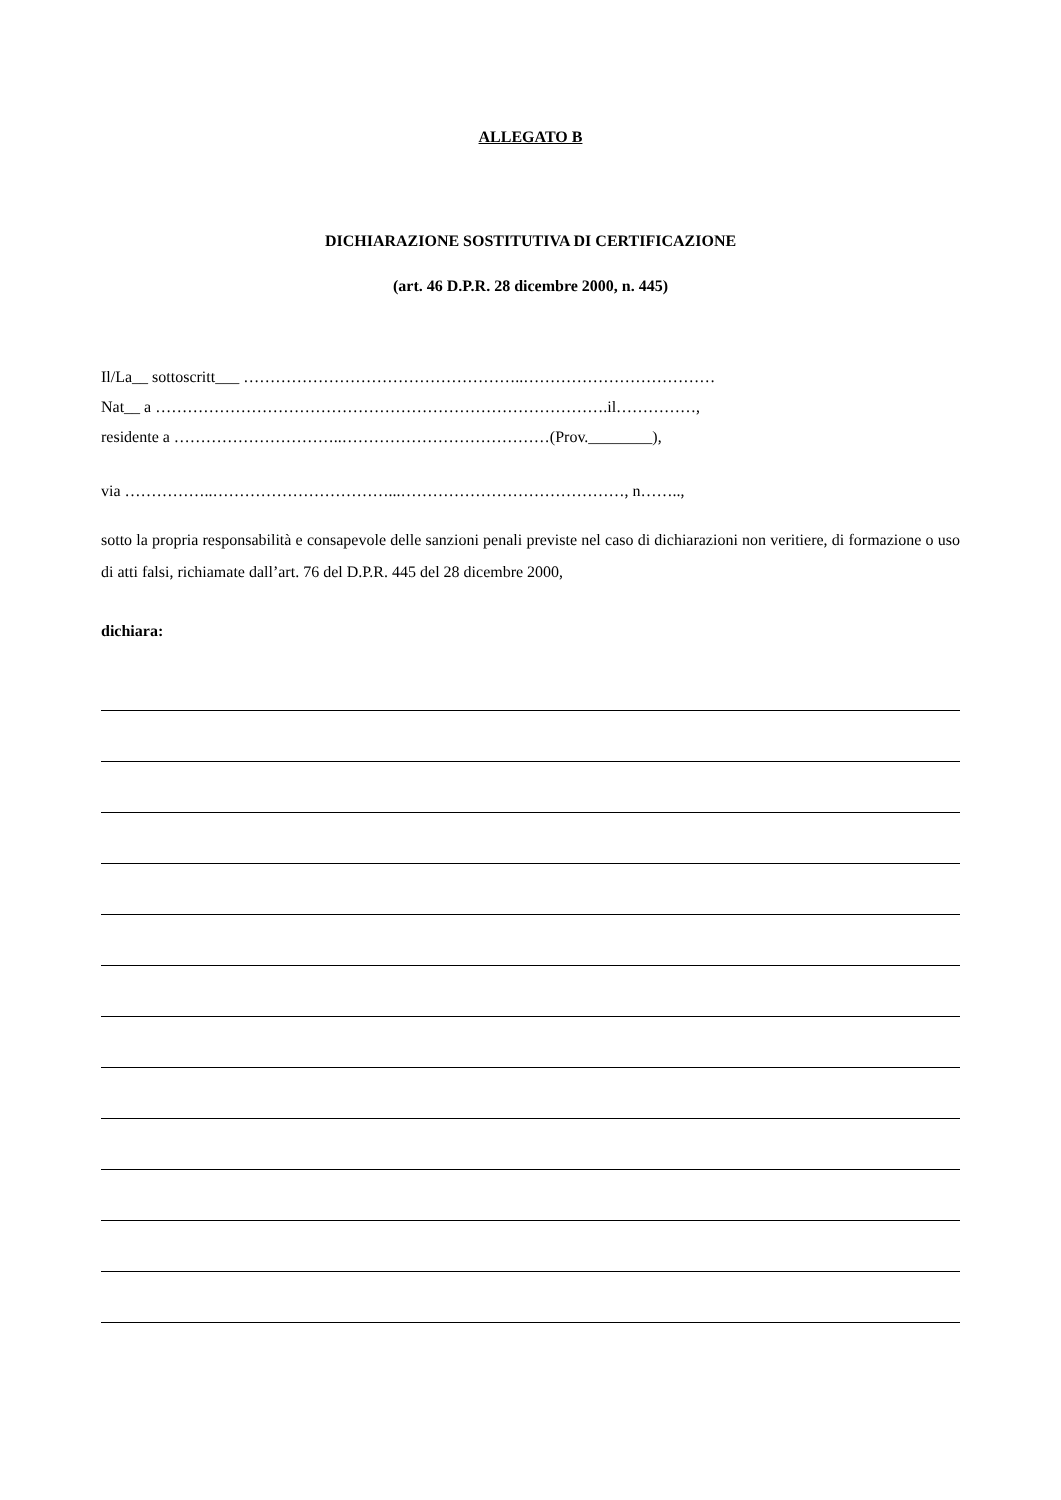ALLEGATO B
DICHIARAZIONE SOSTITUTIVA DI CERTIFICAZIONE
(art. 46 D.P.R. 28 dicembre 2000, n. 445)
Il/La__ sottoscritt___ ……………………………………………..………………………………
Nat__ a ………………………………………………………………………….il……………,
residente a …………………………..…………………………………(Prov.________),
via ……………..……………………………...……………………………………, n……..,
sotto la propria responsabilità e consapevole delle sanzioni penali previste nel caso di dichiarazioni non veritiere, di formazione o uso di atti falsi, richiamate dall’art. 76 del D.P.R. 445 del 28 dicembre 2000,
dichiara: